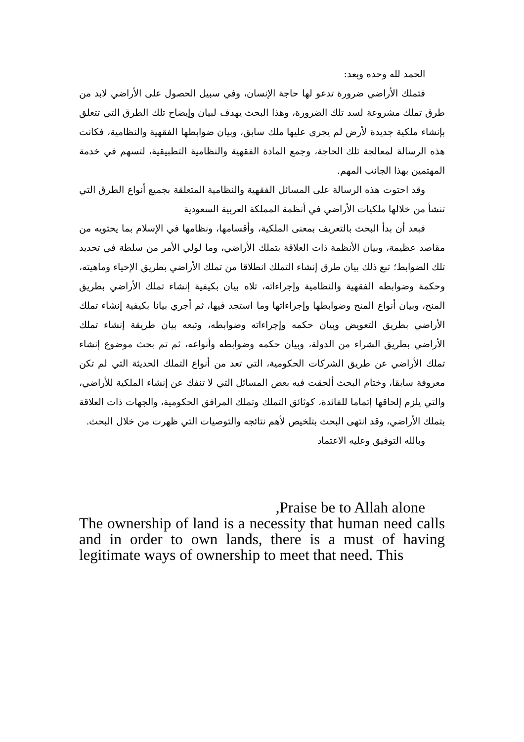الحمد لله وحده وبعد:
فتملك الأراضي ضرورة تدعو لها حاجة الإنسان، وفي سبيل الحصول على الأراضي لابد من طرق تملك مشروعة لسد تلك الضرورة، وهذا البحث يهدف لبيان وإيضاح تلك الطرق التي تتعلق بإنشاء ملكية جديدة لأرض لم يجرى عليها ملك سابق، وبيان ضوابطها الفقهية والنظامية، فكانت هذه الرسالة لمعالجة تلك الحاجة، وجمع المادة الفقهية والنظامية التطبيقية، لتسهم في خدمة المهتمين بهذا الجانب المهم.
وقد احتوت هذه الرسالة على المسائل الفقهية والنظامية المتعلقة بجميع أنواع الطرق التي تنشأ من خلالها ملكيات الأراضي في أنظمة المملكة العربية السعودية
فبعد أن بدأ البحث بالتعريف بمعنى الملكية، وأقسامها، ونظامها في الإسلام بما يحتويه من مقاصد عظيمة، وبيان الأنظمة ذات العلاقة بتملك الأراضي، وما لولي الأمر من سلطة في تحديد تلك الضوابط؛ تبع ذلك بيان طرق إنشاء التملك انطلاقا من تملك الأراضي بطريق الإحياء وماهيته، وحكمة وضوابطه الفقهية والنظامية وإجراءاته، تلاه بيان بكيفية إنشاء تملك الأراضي بطريق المنح، وبيان أنواع المنح وضوابطها وإجراءاتها وما استجد فيها، ثم أجري بيانا بكيفية إنشاء تملك الأراضي بطريق التعويض وبيان حكمه وإجراءاته وضوابطه، وتبعه بيان طريقة إنشاء تملك الأراضي بطريق الشراء من الدولة، وبيان حكمه وضوابطه وأنواعه، ثم تم بحث موضوع إنشاء تملك الأراضي عن طريق الشركات الحكومية، التي تعد من أنواع التملك الحديثة التي لم تكن معروفة سابقا، وختام البحث ألحقت فيه بعض المسائل التي لا تنفك عن إنشاء الملكية للأراضي، والتي يلزم إلحاقها إتماما للفائدة، كوثائق التملك وتملك المرافق الحكومية، والجهات ذات العلاقة بتملك الأراضي، وقد انتهى البحث بتلخيص لأهم نتائجه والتوصيات التي ظهرت من خلال البحث.
وبالله التوفيق وعليه الاعتماد
,Praise be to Allah alone
The ownership of land is a necessity that human need calls and in order to own lands, there is a must of having legitimate ways of ownership to meet that need. This